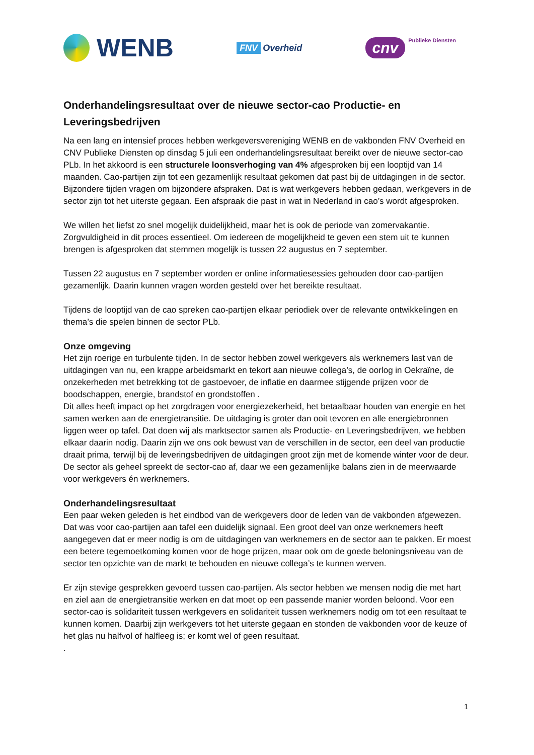WENB
FNV Overheid
cnv Publieke Diensten
Onderhandelingsresultaat over de nieuwe sector-cao Productie- en Leveringsbedrijven
Na een lang en intensief proces hebben werkgeversvereniging WENB en de vakbonden FNV Overheid en CNV Publieke Diensten op dinsdag 5 juli een onderhandelingsresultaat bereikt over de nieuwe sector-cao PLb. In het akkoord is een structurele loonsverhoging van 4% afgesproken bij een looptijd van 14 maanden. Cao-partijen zijn tot een gezamenlijk resultaat gekomen dat past bij de uitdagingen in de sector. Bijzondere tijden vragen om bijzondere afspraken. Dat is wat werkgevers hebben gedaan, werkgevers in de sector zijn tot het uiterste gegaan. Een afspraak die past in wat in Nederland in cao’s wordt afgesproken.
We willen het liefst zo snel mogelijk duidelijkheid, maar het is ook de periode van zomervakantie. Zorgvuldigheid in dit proces essentieel. Om iedereen de mogelijkheid te geven een stem uit te kunnen brengen is afgesproken dat stemmen mogelijk is tussen 22 augustus en 7 september.
Tussen 22 augustus en 7 september worden er online informatiesessies gehouden door cao-partijen gezamenlijk. Daarin kunnen vragen worden gesteld over het bereikte resultaat.
Tijdens de looptijd van de cao spreken cao-partijen elkaar periodiek over de relevante ontwikkelingen en thema’s die spelen binnen de sector PLb.
Onze omgeving
Het zijn roerige en turbulente tijden. In de sector hebben zowel werkgevers als werknemers last van de uitdagingen van nu, een krappe arbeidsmarkt en tekort aan nieuwe collega’s, de oorlog in Oekraïne, de onzekerheden met betrekking tot de gastoevoer, de inflatie en daarmee stijgende prijzen voor de boodschappen, energie, brandstof en grondstoffen .
Dit alles heeft impact op het zorgdragen voor energiezekerheid, het betaalbaar houden van energie en het samen werken aan de energietransitie. De uitdaging is groter dan ooit tevoren en alle energiebronnen liggen weer op tafel. Dat doen wij als marktsector samen als Productie- en Leveringsbedrijven, we hebben elkaar daarin nodig. Daarin zijn we ons ook bewust van de verschillen in de sector, een deel van productie draait prima, terwijl bij de leveringsbedrijven de uitdagingen groot zijn met de komende winter voor de deur. De sector als geheel spreekt de sector-cao af, daar we een gezamenlijke balans zien in de meerwaarde voor werkgevers én werknemers.
Onderhandelingsresultaat
Een paar weken geleden is het eindbod van de werkgevers door de leden van de vakbonden afgewezen. Dat was voor cao-partijen aan tafel een duidelijk signaal. Een groot deel van onze werknemers heeft aangegeven dat er meer nodig is om de uitdagingen van werknemers en de sector aan te pakken. Er moest een betere tegemoetkoming komen voor de hoge prijzen, maar ook om de goede beloningsniveau van de sector ten opzichte van de markt te behouden en nieuwe collega’s te kunnen werven.
Er zijn stevige gesprekken gevoerd tussen cao-partijen. Als sector hebben we mensen nodig die met hart en ziel aan de energietransitie werken en dat moet op een passende manier worden beloond. Voor een sector-cao is solidariteit tussen werkgevers en solidariteit tussen werknemers nodig om tot een resultaat te kunnen komen. Daarbij zijn werkgevers tot het uiterste gegaan en stonden de vakbonden voor de keuze of het glas nu halfvol of halfleeg is; er komt wel of geen resultaat.
.
1